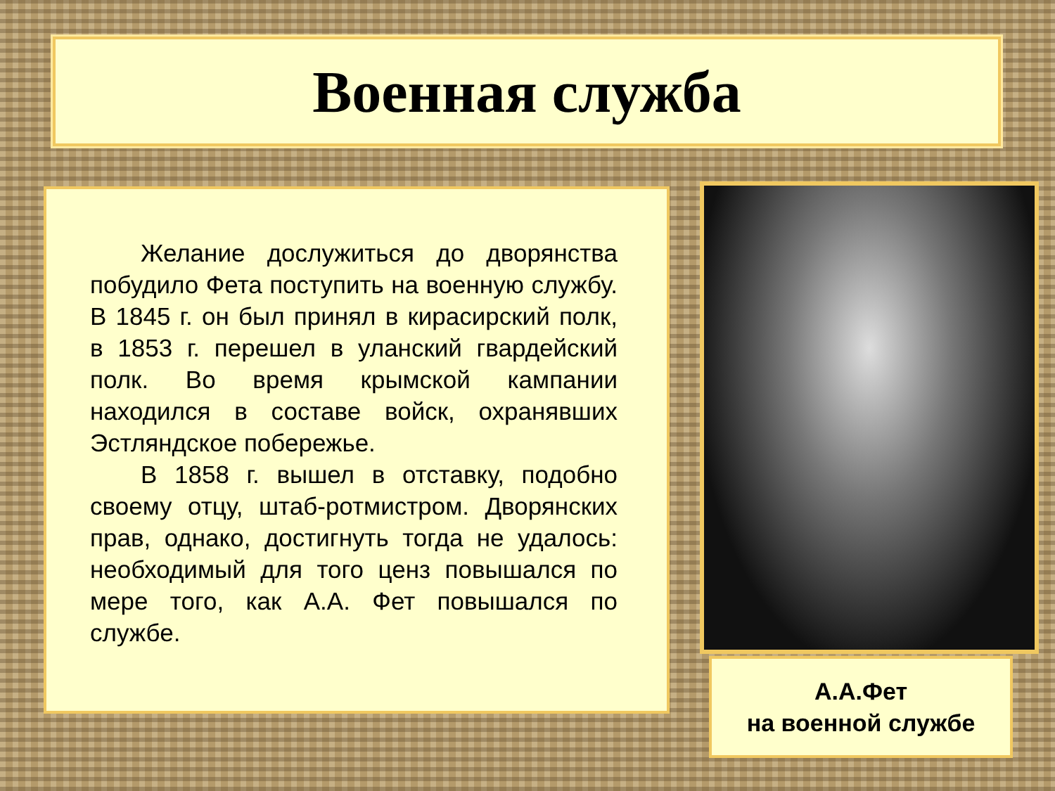Военная служба
Желание дослужиться до дворянства побудило Фета поступить на военную службу. В 1845 г. он был принял в кирасирский полк, в 1853 г. перешел в уланский гвардейский полк. Во время крымской кампании находился в составе войск, охранявших Эстляндское побережье.
В 1858 г. вышел в отставку, подобно своему отцу, штаб-ротмистром. Дворянских прав, однако, достигнуть тогда не удалось: необходимый для того ценз повышался по мере того, как А.А. Фет повышался по службе.
А.А.Фет
на военной службе